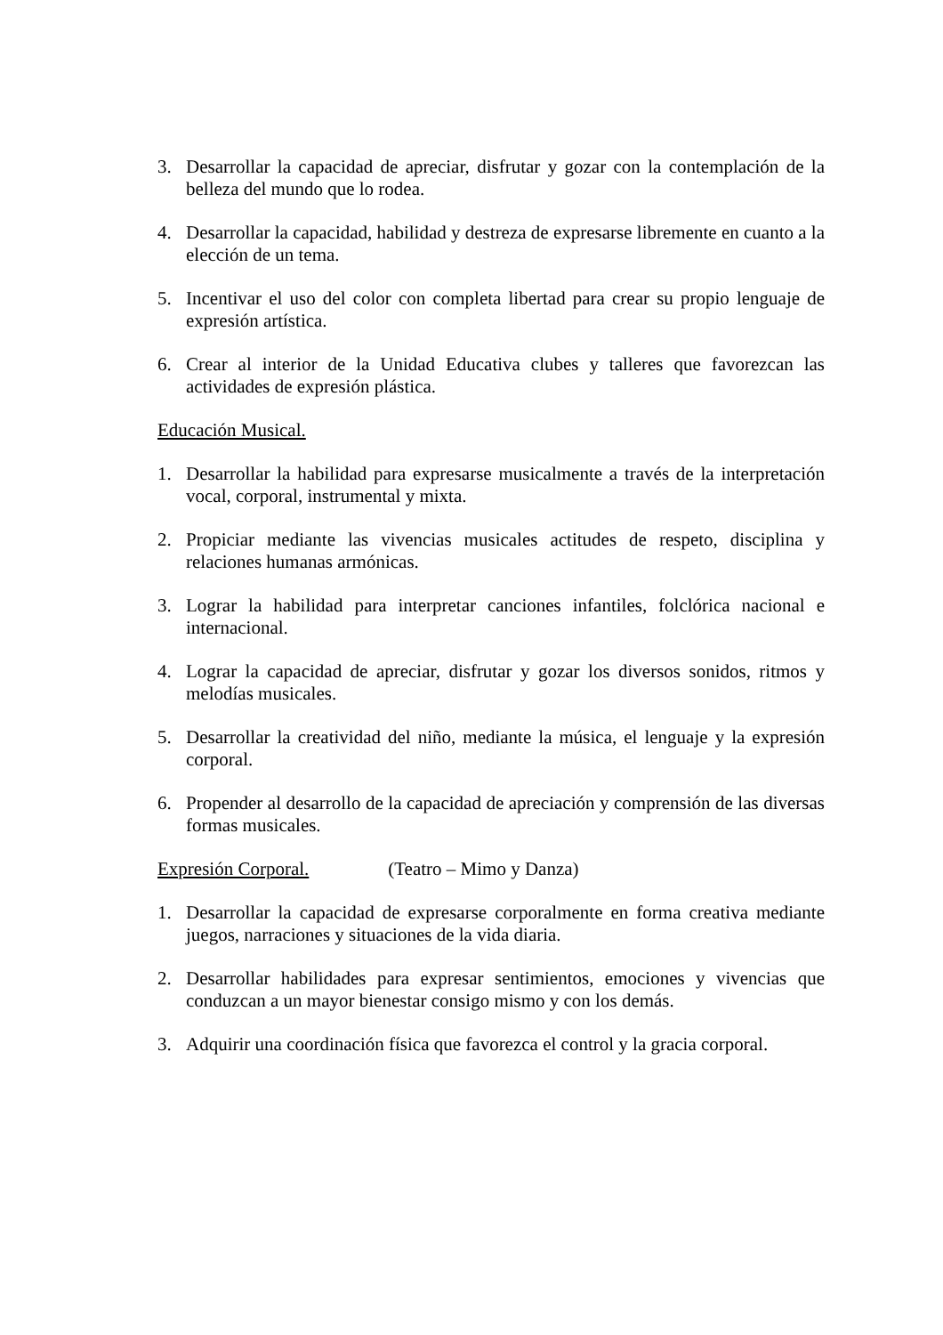3. Desarrollar la capacidad de apreciar, disfrutar y gozar con la contemplación de la belleza del mundo que lo rodea.
4. Desarrollar la capacidad, habilidad y destreza de expresarse libremente en cuanto a la elección de un tema.
5. Incentivar el uso del color con completa libertad para crear su propio lenguaje de expresión artística.
6. Crear al interior de la Unidad Educativa clubes y talleres que favorezcan las actividades de expresión plástica.
Educación Musical.
1. Desarrollar la habilidad para expresarse musicalmente a través de la interpretación vocal, corporal, instrumental y mixta.
2. Propiciar mediante las vivencias musicales actitudes de respeto, disciplina y relaciones humanas armónicas.
3. Lograr la habilidad para interpretar canciones infantiles, folclórica nacional e internacional.
4. Lograr la capacidad de apreciar, disfrutar y gozar los diversos sonidos, ritmos y melodías musicales.
5. Desarrollar la creatividad del niño, mediante la música, el lenguaje y la expresión corporal.
6. Propender al desarrollo de la capacidad de apreciación y comprensión de las diversas formas musicales.
Expresión Corporal. (Teatro – Mimo y Danza)
1. Desarrollar la capacidad de expresarse corporalmente en forma creativa mediante juegos, narraciones y situaciones de la vida diaria.
2. Desarrollar habilidades para expresar sentimientos, emociones y vivencias que conduzcan a un mayor bienestar consigo mismo y con los demás.
3. Adquirir una coordinación física que favorezca el control y la gracia corporal.